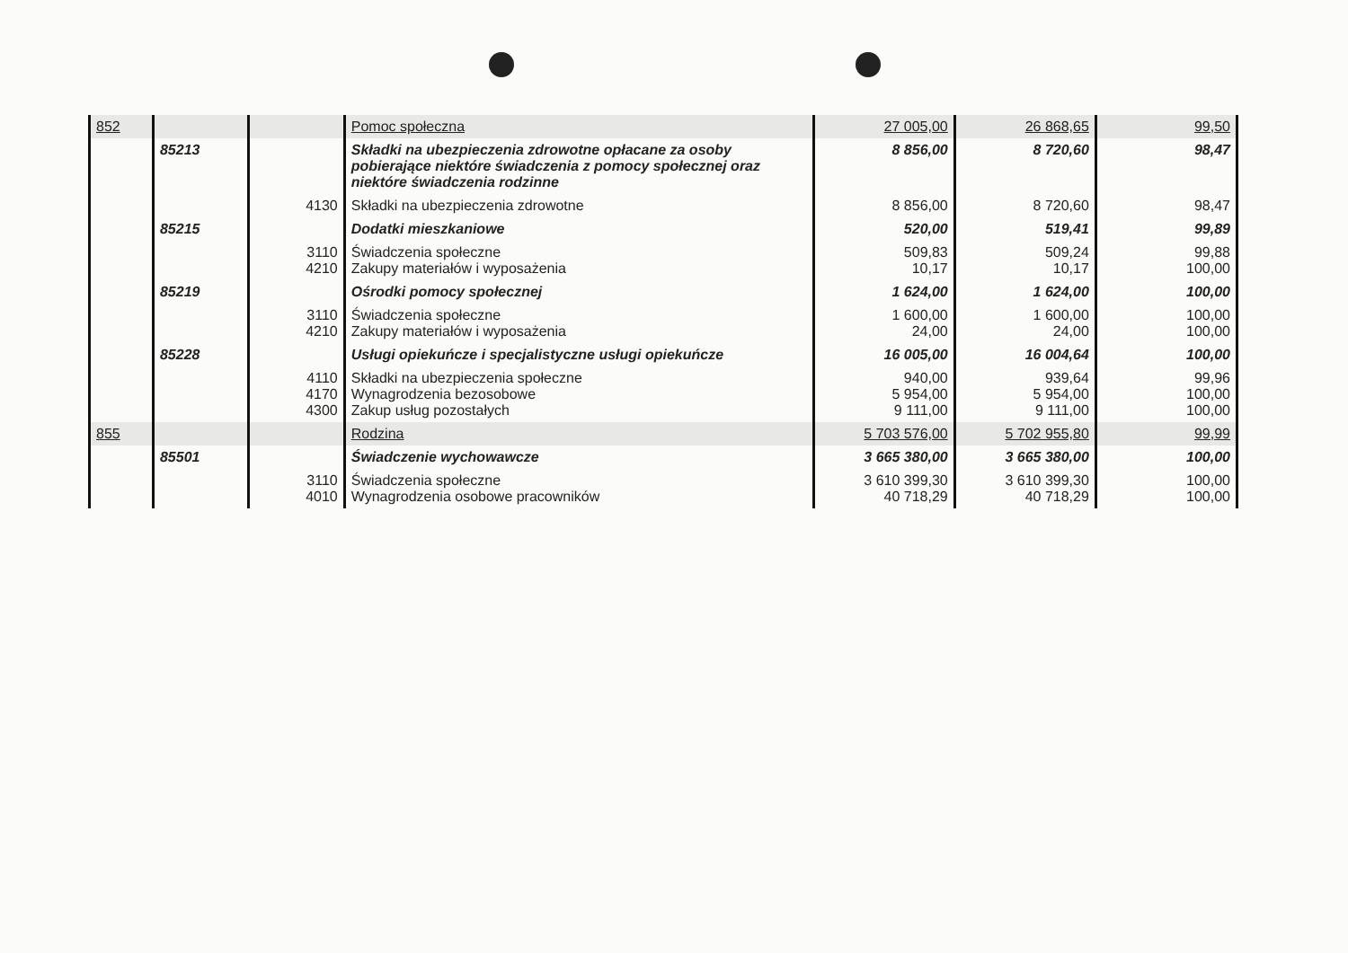| 852 | | | Pomoc społeczna | 27 005,00 | 26 868,65 | 99,50 |
| | 85213 | | Składki na ubezpieczenia zdrowotne opłacane za osoby pobierające niektóre świadczenia z pomocy społecznej oraz niektóre świadczenia rodzinne | 8 856,00 | 8 720,60 | 98,47 |
| | | 4130 | Składki na ubezpieczenia zdrowotne | 8 856,00 | 8 720,60 | 98,47 |
| | 85215 | | Dodatki mieszkaniowe | 520,00 | 519,41 | 99,89 |
| | | 3110 4210 | Świadczenia społeczne Zakupy materiałów i wyposażenia | 509,83 10,17 | 509,24 10,17 | 99,88 100,00 |
| | 85219 | | Ośrodki pomocy społecznej | 1 624,00 | 1 624,00 | 100,00 |
| | | 3110 4210 | Świadczenia społeczne Zakupy materiałów i wyposażenia | 1 600,00 24,00 | 1 600,00 24,00 | 100,00 100,00 |
| | 85228 | | Usługi opiekuńcze i specjalistyczne usługi opiekuńcze | 16 005,00 | 16 004,64 | 100,00 |
| | | 4110 4170 4300 | Składki na ubezpieczenia społeczne Wynagrodzenia bezosobowe Zakup usług pozostałych | 940,00 5 954,00 9 111,00 | 939,64 5 954,00 9 111,00 | 99,96 100,00 100,00 |
| 855 | | | Rodzina | 5 703 576,00 | 5 702 955,80 | 99,99 |
| | 85501 | | Świadczenie wychowawcze | 3 665 380,00 | 3 665 380,00 | 100,00 |
| | | 3110 4010 | Świadczenia społeczne Wynagrodzenia osobowe pracowników | 3 610 399,30 40 718,29 | 3 610 399,30 40 718,29 | 100,00 100,00 |